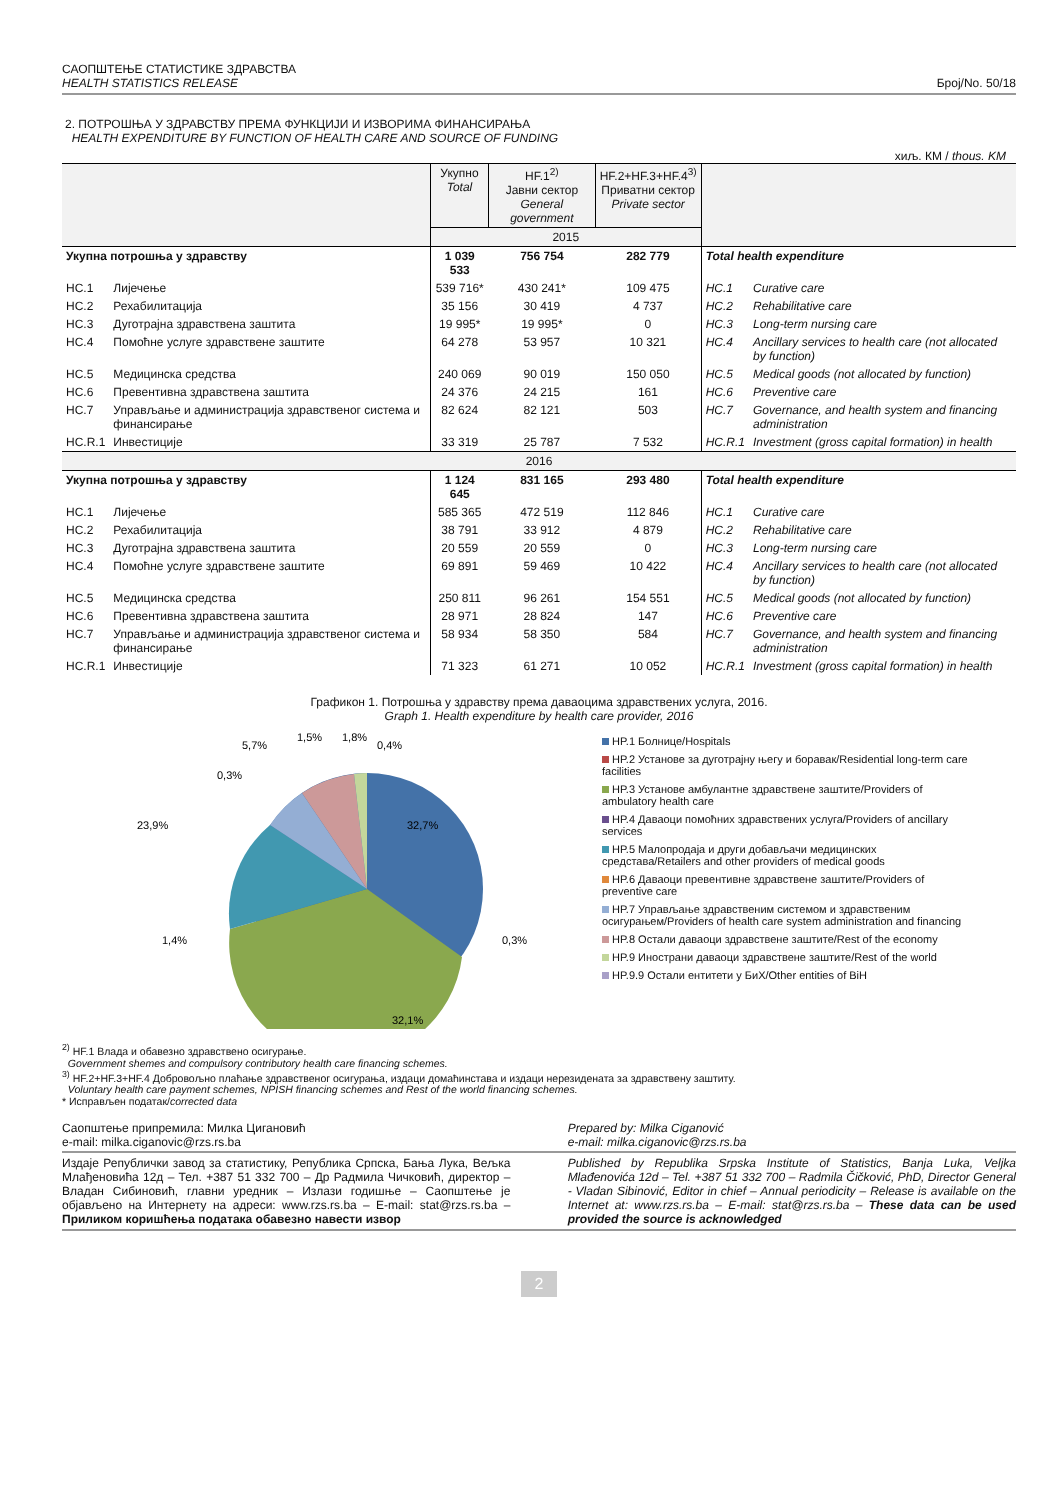САОПШТЕЊЕ СТАТИСТИКЕ ЗДРАВСТВА
HEALTH STATISTICS RELEASE
Број/No. 50/18
2. ПОТРОШЊА У ЗДРАВСТВУ ПРЕМА ФУНКЦИЈИ И ИЗВОРИМА ФИНАНСИРАЊА
HEALTH EXPENDITURE BY FUNCTION OF HEALTH CARE AND SOURCE OF FUNDING
хиљ. КМ / thous. KM
| | | Укупно Total | HF.1<sup>2)</sup> Јавни сектор General government | HF.2+HF.3+HF.4<sup>3)</sup> Приватни сектор Private sector | | |
| | | 2015 | | | | |
| Укупна потрошња у здравству | | 1 039 533 | 756 754 | 282 779 | Total health expenditure | |
| HC.1 | Лијечење | 539 716* | 430 241* | 109 475 | HC.1 | Curative care |
| HC.2 | Рехабилитација | 35 156 | 30 419 | 4 737 | HC.2 | Rehabilitative care |
| HC.3 | Дуготрајна здравствена заштита | 19 995* | 19 995* | 0 | HC.3 | Long-term nursing care |
| HC.4 | Помоћне услуге здравствене заштите | 64 278 | 53 957 | 10 321 | HC.4 | Ancillary services to health care (not allocated by function) |
| HC.5 | Медицинска средства | 240 069 | 90 019 | 150 050 | HC.5 | Medical goods (not allocated by function) |
| HC.6 | Превентивна здравствена заштита | 24 376 | 24 215 | 161 | HC.6 | Preventive care |
| HC.7 | Управљање и администрација здравственог система и финансирање | 82 624 | 82 121 | 503 | HC.7 | Governance, and health system and financing administration |
| HC.R.1 | Инвестиције | 33 319 | 25 787 | 7 532 | HC.R.1 | Investment (gross capital formation) in health |
| 2016 | | | | | | |
| Укупна потрошња у здравству | | 1 124 645 | 831 165 | 293 480 | Total health expenditure | |
| HC.1 | Лијечење | 585 365 | 472 519 | 112 846 | HC.1 | Curative care |
| HC.2 | Рехабилитација | 38 791 | 33 912 | 4 879 | HC.2 | Rehabilitative care |
| HC.3 | Дуготрајна здравствена заштита | 20 559 | 20 559 | 0 | HC.3 | Long-term nursing care |
| HC.4 | Помоћне услуге здравствене заштите | 69 891 | 59 469 | 10 422 | HC.4 | Ancillary services to health care (not allocated by function) |
| HC.5 | Медицинска средства | 250 811 | 96 261 | 154 551 | HC.5 | Medical goods (not allocated by function) |
| HC.6 | Превентивна здравствена заштита | 28 971 | 28 824 | 147 | HC.6 | Preventive care |
| HC.7 | Управљање и администрација здравственог система и финансирање | 58 934 | 58 350 | 584 | HC.7 | Governance, and health system and financing administration |
| HC.R.1 | Инвестиције | 71 323 | 61 271 | 10 052 | HC.R.1 | Investment (gross capital formation) in health |
Графикон 1. Потрошња у здравству према даваоцима здравствених услуга, 2016.
Graph 1. Health expenditure by health care provider, 2016
32,7%
32,1%
23,9%
5,7%
1,5%
1,8%
0,4%
0,3%
1,4%
0,3%
HP.1 Болнице/Hospitals
HP.2 Установе за дуготрајну његу и боравак/Residential long-term care facilities
HP.3 Установе амбулантне здравствене заштите/Providers of ambulatory health care
HP.4 Даваоци помоћних здравствених услуга/Providers of ancillary services
HP.5 Малопродаја и други добављачи медицинских средстава/Retailers and other providers of medical goods
HP.6 Даваоци превентивне здравствене заштите/Providers of preventive care
HP.7 Управљање здравственим системом и здравственим осигурањем/Providers of health care system administration and financing
HP.8 Остали даваоци здравствене заштите/Rest of the economy
HP.9 Инострани даваоци здравствене заштите/Rest of the world
HP.9.9 Остали ентитети у БиХ/Other entities of BiH
<sup>2)</sup> HF.1 Влада и обавезно здравствено осигурање.
Government shemes and compulsory contributory health care financing schemes.
<sup>3)</sup> HF.2+HF.3+HF.4 Добровољно плаћање здравственог осигурања, издаци домаћинстава и издаци нерезидената за здравствену заштиту.
Voluntary health care payment schemes, NPISH financing schemes and Rest of the world financing schemes.
* Исправљен податак/corrected data
Саопштење припремила: Милка Цигановић
e-mail: milka.ciganovic@rzs.rs.ba
Prepared by: Milka Ciganović
e-mail: milka.ciganovic@rzs.rs.ba
Издаје Републички завод за статистику, Република Српска, Бања Лука, Вељка Млађеновића 12д – Тел. +387 51 332 700 – Др Радмила Чичковић, директор – Владан Сибиновић, главни уредник – Излази годишње – Саопштење је објављено на Интернету на адреси: www.rzs.rs.ba – E-mail: stat@rzs.rs.ba – Приликом коришћења података обавезно навести извор
Published by Republika Srpska Institute of Statistics, Banja Luka, Veljka Mlađenovića 12d – Tel. +387 51 332 700 – Radmila Čičković, PhD, Director General - Vladan Sibinović, Editor in chief – Annual periodicity – Release is available on the Internet at: www.rzs.rs.ba – E-mail: stat@rzs.rs.ba – These data can be used provided the source is acknowledged
2